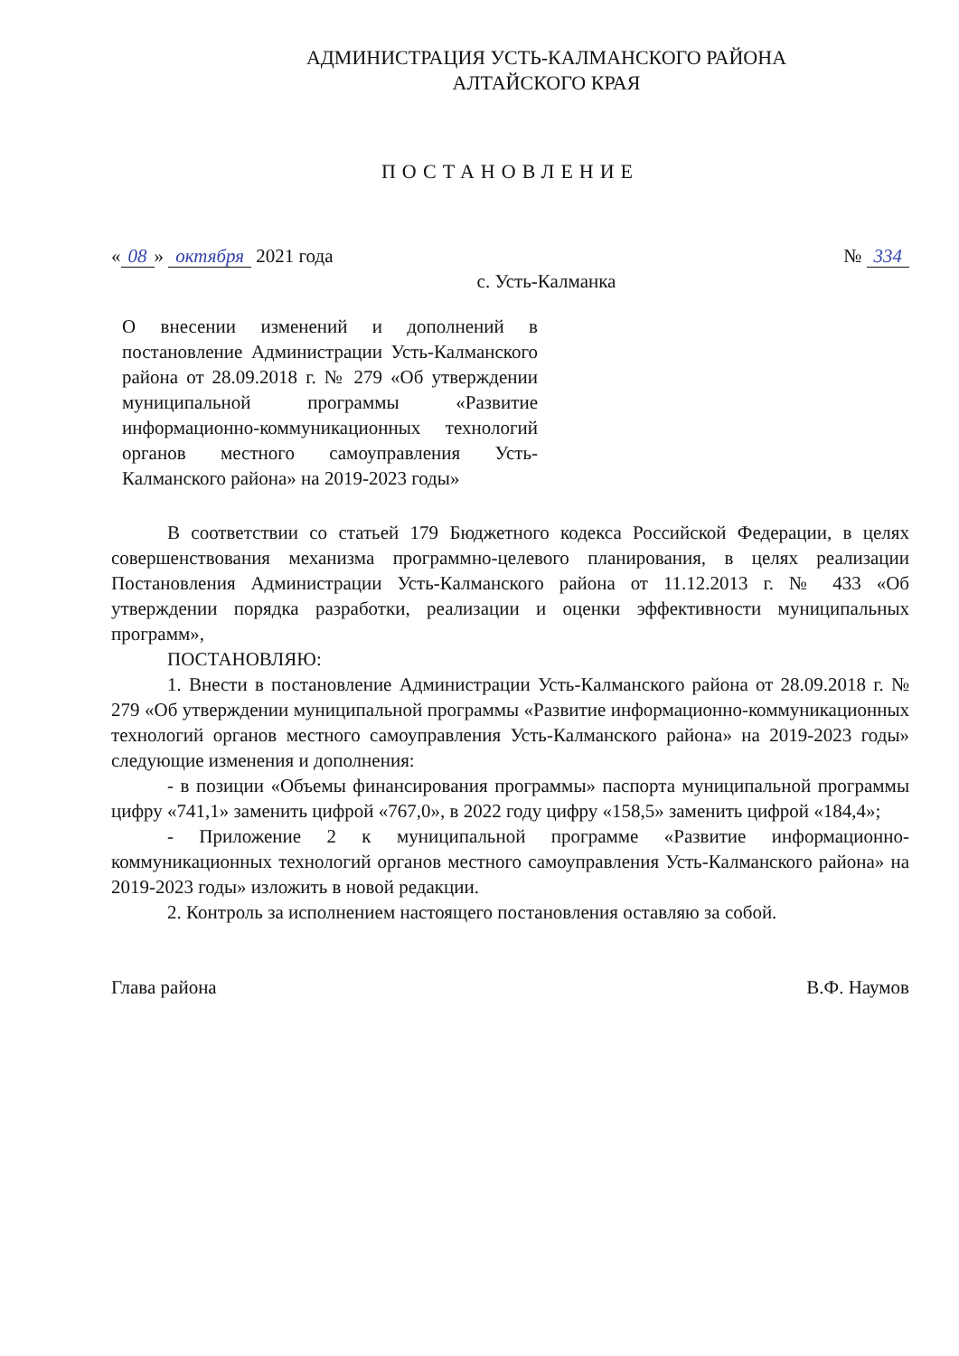АДМИНИСТРАЦИЯ УСТЬ-КАЛМАНСКОГО РАЙОНА
АЛТАЙСКОГО КРАЯ
ПОСТАНОВЛЕНИЕ
« 08 » октября 2021 года № 334
с. Усть-Калманка
О внесении изменений и дополнений в постановление Администрации Усть-Калманского района от 28.09.2018 г. № 279 «Об утверждении муниципальной программы «Развитие информационно-коммуникационных технологий органов местного самоуправления Усть-Калманского района» на 2019-2023 годы»
В соответствии со статьей 179 Бюджетного кодекса Российской Федерации, в целях совершенствования механизма программно-целевого планирования, в целях реализации Постановления Администрации Усть-Калманского района от 11.12.2013 г. № 433 «Об утверждении порядка разработки, реализации и оценки эффективности муниципальных программ»,
ПОСТАНОВЛЯЮ:
1. Внести в постановление Администрации Усть-Калманского района от 28.09.2018 г. № 279 «Об утверждении муниципальной программы «Развитие информационно-коммуникационных технологий органов местного самоуправления Усть-Калманского района» на 2019-2023 годы» следующие изменения и дополнения:
- в позиции «Объемы финансирования программы» паспорта муниципальной программы цифру «741,1» заменить цифрой «767,0», в 2022 году цифру «158,5» заменить цифрой «184,4»;
- Приложение 2 к муниципальной программе «Развитие информационно-коммуникационных технологий органов местного самоуправления Усть-Калманского района» на 2019-2023 годы» изложить в новой редакции.
2. Контроль за исполнением настоящего постановления оставляю за собой.
Глава района В.Ф. Наумов